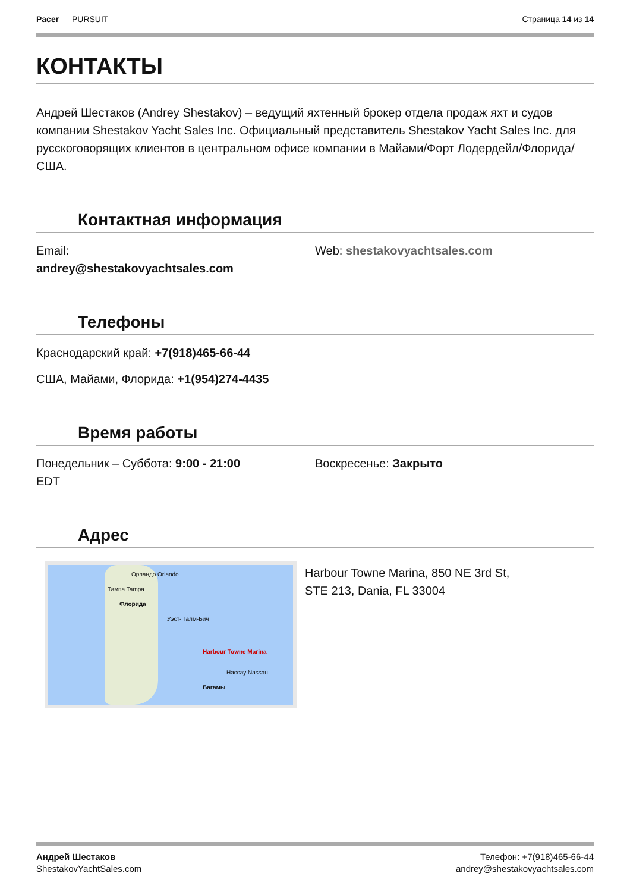Pacer — PURSUIT Страница 14 из 14
КОНТАКТЫ
Андрей Шестаков (Andrey Shestakov) – ведущий яхтенный брокер отдела продаж яхт и судов компании Shestakov Yacht Sales Inc. Официальный представитель Shestakov Yacht Sales Inc. для русскоговорящих клиентов в центральном офисе компании в Майами/Форт Лодердейл/Флорида/США.
Контактная информация
Email:
andrey@shestakovyachtsales.com
Web: shestakovyachtsales.com
Телефоны
Краснодарский край: +7(918)465-66-44
США, Майами, Флорида: +1(954)274-4435
Время работы
Понедельник – Суббота: 9:00 - 21:00
EDT
Воскресенье: Закрыто
Адрес
Орландо Orlando
Тампа Tampa
Флорида
Уэст-Палм-Бич
Harbour Towne Marina
Нассау Nassau
Багамы
Harbour Towne Marina, 850 NE 3rd St,
STE 213, Dania, FL 33004
Андрей Шестаков
ShestakovYachtSales.com
Телефон: +7(918)465-66-44
andrey@shestakovyachtsales.com